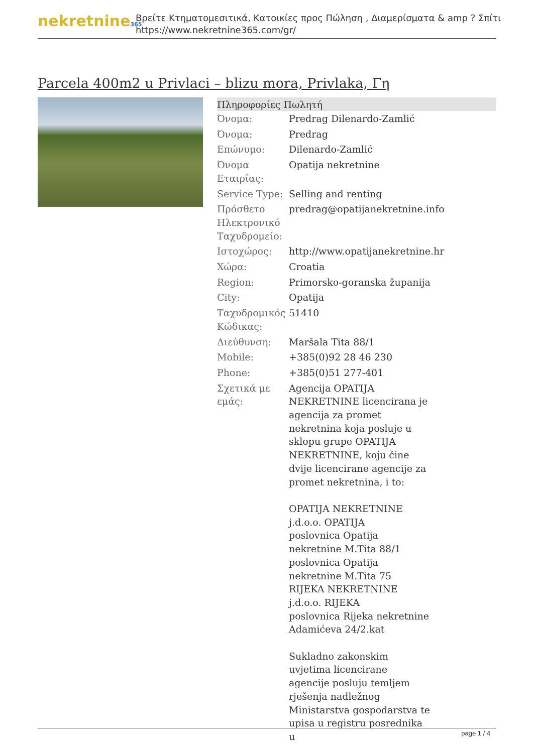nekretnine365
Βρείτε Κτηματομεσιτικά, Κατοικίες προς Πώληση , Διαμερίσματα & amp ? Σπίτι
https://www.nekretnine365.com/gr/
Parcela 400m2 u Privlaci – blizu mora, Privlaka, Γη
| Πληροφορίες Πωλητή | |
| --- | --- |
| Όνομα: | Predrag Dilenardo-Zamlić |
| Όνομα: | Predrag |
| Επώνυμο: | Dilenardo-Zamlić |
| Όνομα Εταιρίας: | Opatija nekretnine |
| Service Type: | Selling and renting |
| Πρόσθετο Ηλεκτρονικό Ταχυδρομείο: | predrag@opatijanekretnine.info |
| Ιστοχώρος: | http://www.opatijanekretnine.hr |
| Χώρα: | Croatia |
| Region: | Primorsko-goranska županija |
| City: | Opatija |
| Ταχυδρομικός Κώδικας: | 51410 |
| Διεύθυνση: | Maršala Tita 88/1 |
| Mobile: | +385(0)92 28 46 230 |
| Phone: | +385(0)51 277-401 |
| Σχετικά με εμάς: | Agencija OPATIJA NEKRETNINE licencirana je agencija za promet nekretnina koja posluje u sklopu grupe OPATIJA NEKRETNINE, koju čine dvije licencirane agencije za promet nekretnina, i to: OPATIJA NEKRETNINE j.d.o.o. OPATIJA poslovnica Opatija nekretnine M.Tita 88/1 poslovnica Opatija nekretnine M.Tita 75 RIJEKA NEKRETNINE j.d.o.o. RIJEKA poslovnica Rijeka nekretnine Adamićeva 24/2.kat Sukladno zakonskim uvjetima licencirane agencije posluju temljem rješenja nadležnog Ministarstva gospodarstva te upisa u registru posrednika u |
page 1 / 4